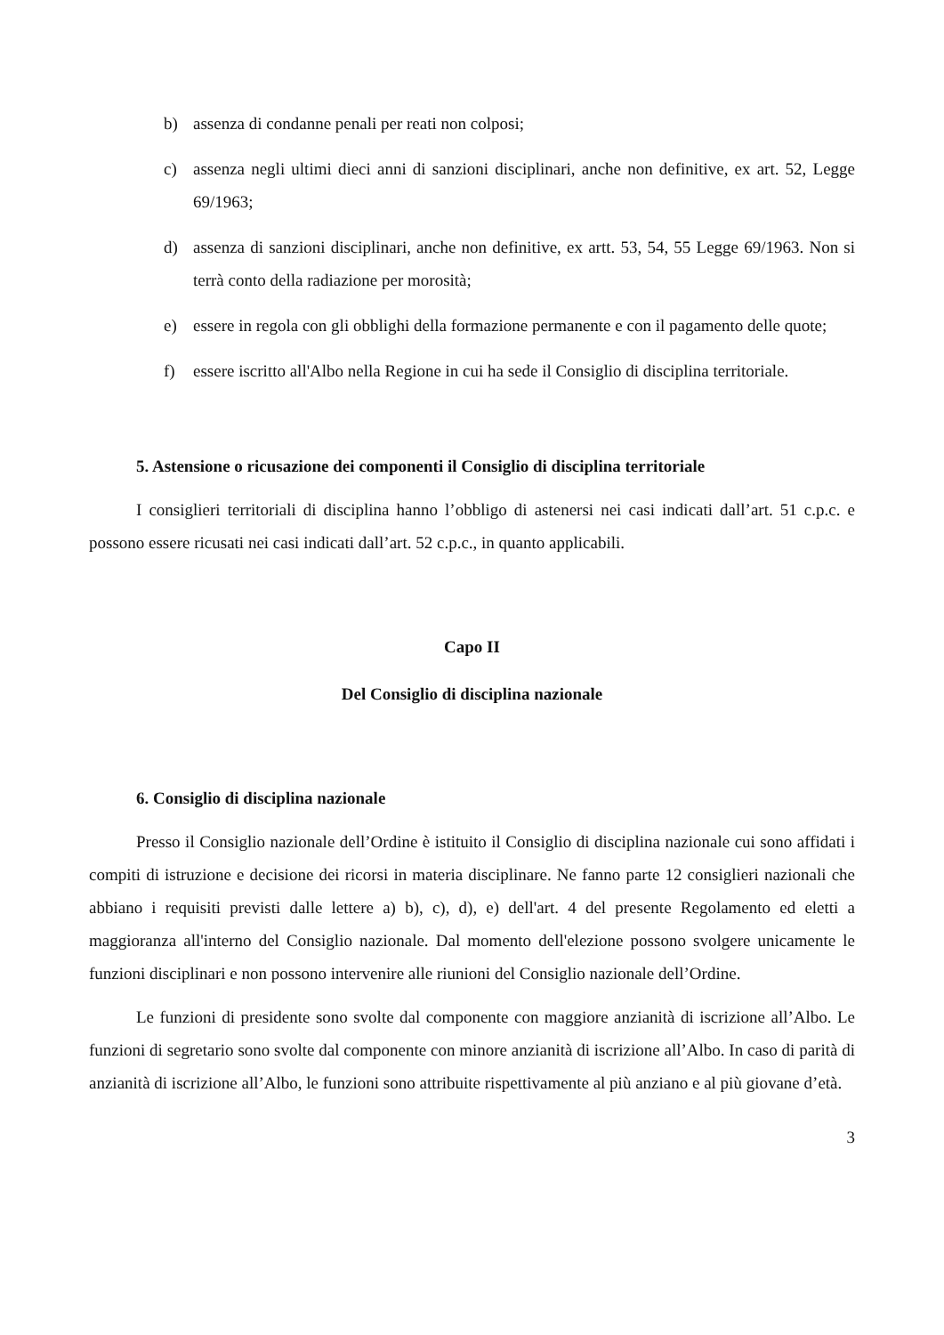b) assenza di condanne penali per reati non colposi;
c) assenza negli ultimi dieci anni di sanzioni disciplinari, anche non definitive, ex art. 52, Legge 69/1963;
d) assenza di sanzioni disciplinari, anche non definitive, ex artt. 53, 54, 55 Legge 69/1963. Non si terrà conto della radiazione per morosità;
e) essere in regola con gli obblighi della formazione permanente e con il pagamento delle quote;
f) essere iscritto all'Albo nella Regione in cui ha sede il Consiglio di disciplina territoriale.
5. Astensione o ricusazione dei componenti il Consiglio di disciplina territoriale
I consiglieri territoriali di disciplina hanno l’obbligo di astenersi nei casi indicati dall’art. 51 c.p.c. e possono essere ricusati nei casi indicati dall’art. 52 c.p.c., in quanto applicabili.
Capo II
Del Consiglio di disciplina nazionale
6. Consiglio di disciplina nazionale
Presso il Consiglio nazionale dell’Ordine è istituito il Consiglio di disciplina nazionale cui sono affidati i compiti di istruzione e decisione dei ricorsi in materia disciplinare. Ne fanno parte 12 consiglieri nazionali che abbiano i requisiti previsti dalle lettere a) b), c), d), e) dell'art. 4 del presente Regolamento ed eletti a maggioranza all'interno del Consiglio nazionale. Dal momento dell'elezione possono svolgere unicamente le funzioni disciplinari e non possono intervenire alle riunioni del Consiglio nazionale dell’Ordine.
Le funzioni di presidente sono svolte dal componente con maggiore anzianità di iscrizione all’Albo. Le funzioni di segretario sono svolte dal componente con minore anzianità di iscrizione all’Albo. In caso di parità di anzianità di iscrizione all’Albo, le funzioni sono attribuite rispettivamente al più anziano e al più giovane d’età.
3